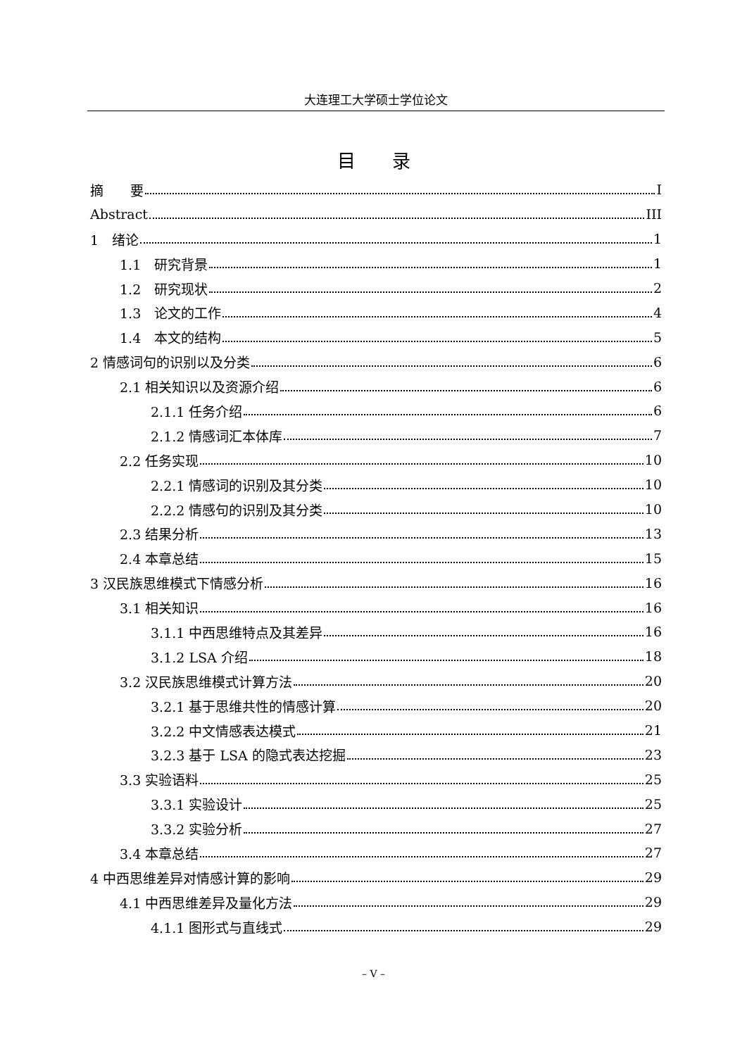大连理工大学硕士学位论文
目　　录
摘　　要 I
Abstract III
1　绪论 1
1.1　研究背景 1
1.2　研究现状 2
1.3　论文的工作 4
1.4　本文的结构 5
2 情感词句的识别以及分类 6
2.1 相关知识以及资源介绍 6
2.1.1 任务介绍 6
2.1.2 情感词汇本体库 7
2.2 任务实现 10
2.2.1 情感词的识别及其分类 10
2.2.2 情感句的识别及其分类 10
2.3 结果分析 13
2.4 本章总结 15
3 汉民族思维模式下情感分析 16
3.1 相关知识 16
3.1.1 中西思维特点及其差异 16
3.1.2 LSA 介绍 18
3.2 汉民族思维模式计算方法 20
3.2.1 基于思维共性的情感计算 20
3.2.2 中文情感表达模式 21
3.2.3 基于 LSA 的隐式表达挖掘 23
3.3 实验语料 25
3.3.1 实验设计 25
3.3.2 实验分析 27
3.4 本章总结 27
4 中西思维差异对情感计算的影响 29
4.1 中西思维差异及量化方法 29
4.1.1 图形式与直线式 29
– V –